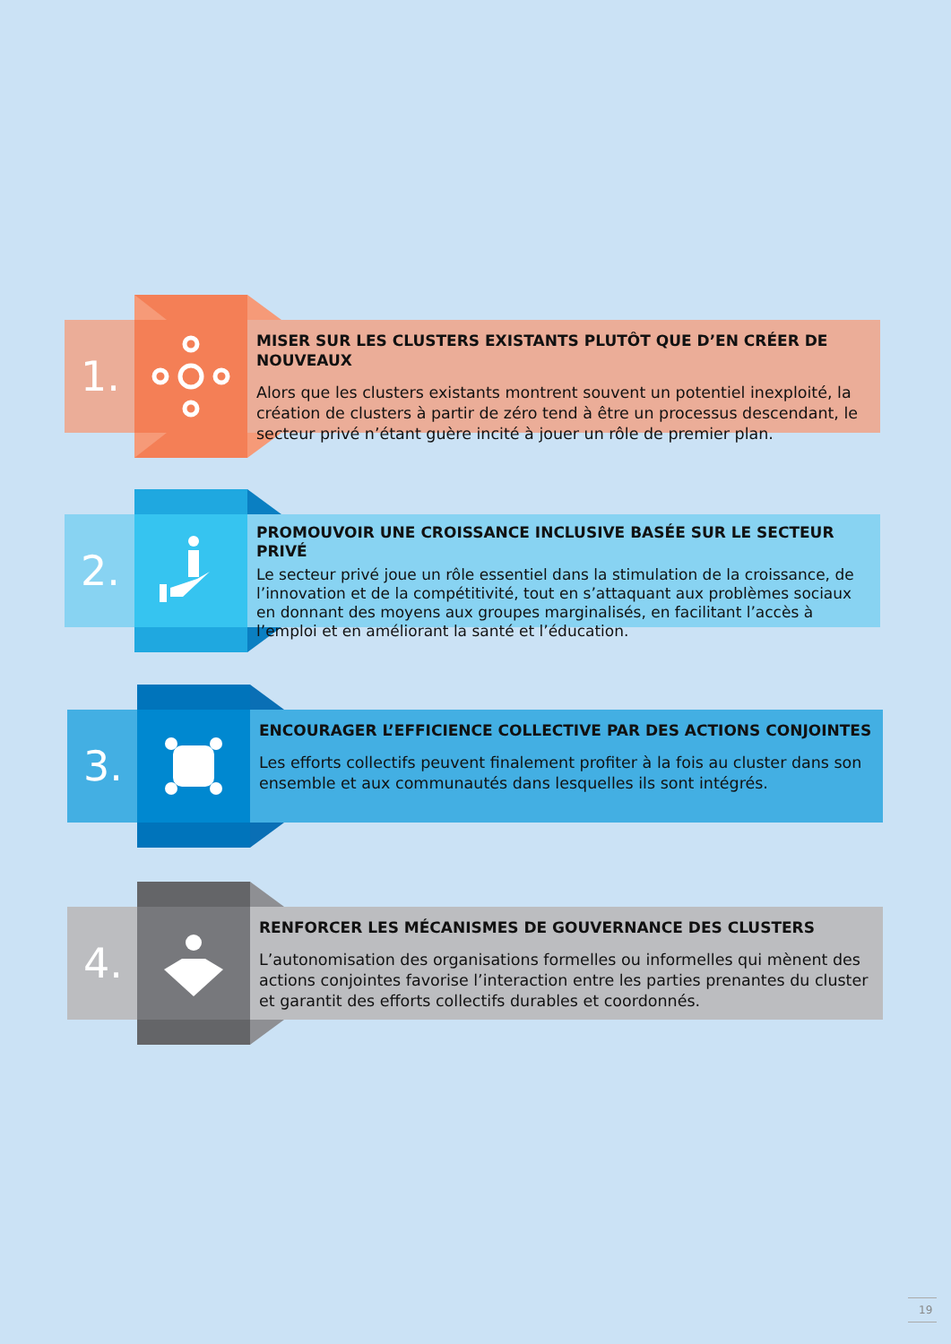1.
MISER SUR LES CLUSTERS EXISTANTS PLUTÔT QUE D’EN CRÉER DE NOUVEAUX
Alors que les clusters existants montrent souvent un potentiel inexploité, la création de clusters à partir de zéro tend à être un processus descendant, le secteur privé n’étant guère incité à jouer un rôle de premier plan.
2.
PROMOUVOIR UNE CROISSANCE INCLUSIVE BASÉE SUR LE SECTEUR PRIVÉ
Le secteur privé joue un rôle essentiel dans la stimulation de la croissance, de l’innovation et de la compétitivité, tout en s’attaquant aux problèmes sociaux en donnant des moyens aux groupes marginalisés, en facilitant l’accès à l’emploi et en améliorant la santé et l’éducation.
3.
ENCOURAGER L’EFFICIENCE COLLECTIVE PAR DES ACTIONS CONJOINTES
Les efforts collectifs peuvent finalement profiter à la fois au cluster dans son ensemble et aux communautés dans lesquelles ils sont intégrés.
4.
RENFORCER LES MÉCANISMES DE GOUVERNANCE DES CLUSTERS
L’autonomisation des organisations formelles ou informelles qui mènent des actions conjointes favorise l’interaction entre les parties prenantes du cluster et garantit des efforts collectifs durables et coordonnés.
19